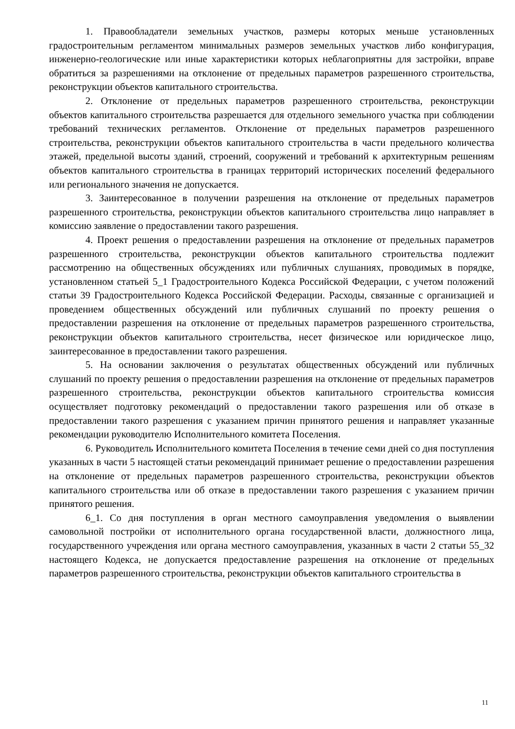1. Правообладатели земельных участков, размеры которых меньше установленных градостроительным регламентом минимальных размеров земельных участков либо конфигурация, инженерно-геологические или иные характеристики которых неблагоприятны для застройки, вправе обратиться за разрешениями на отклонение от предельных параметров разрешенного строительства, реконструкции объектов капитального строительства.
2. Отклонение от предельных параметров разрешенного строительства, реконструкции объектов капитального строительства разрешается для отдельного земельного участка при соблюдении требований технических регламентов. Отклонение от предельных параметров разрешенного строительства, реконструкции объектов капитального строительства в части предельного количества этажей, предельной высоты зданий, строений, сооружений и требований к архитектурным решениям объектов капитального строительства в границах территорий исторических поселений федерального или регионального значения не допускается.
3. Заинтересованное в получении разрешения на отклонение от предельных параметров разрешенного строительства, реконструкции объектов капитального строительства лицо направляет в комиссию заявление о предоставлении такого разрешения.
4. Проект решения о предоставлении разрешения на отклонение от предельных параметров разрешенного строительства, реконструкции объектов капитального строительства подлежит рассмотрению на общественных обсуждениях или публичных слушаниях, проводимых в порядке, установленном статьей 5_1 Градостроительного Кодекса Российской Федерации, с учетом положений статьи 39 Градостроительного Кодекса Российской Федерации. Расходы, связанные с организацией и проведением общественных обсуждений или публичных слушаний по проекту решения о предоставлении разрешения на отклонение от предельных параметров разрешенного строительства, реконструкции объектов капитального строительства, несет физическое или юридическое лицо, заинтересованное в предоставлении такого разрешения.
5. На основании заключения о результатах общественных обсуждений или публичных слушаний по проекту решения о предоставлении разрешения на отклонение от предельных параметров разрешенного строительства, реконструкции объектов капитального строительства комиссия осуществляет подготовку рекомендаций о предоставлении такого разрешения или об отказе в предоставлении такого разрешения с указанием причин принятого решения и направляет указанные рекомендации руководителю Исполнительного комитета Поселения.
6. Руководитель Исполнительного комитета Поселения в течение семи дней со дня поступления указанных в части 5 настоящей статьи рекомендаций принимает решение о предоставлении разрешения на отклонение от предельных параметров разрешенного строительства, реконструкции объектов капитального строительства или об отказе в предоставлении такого разрешения с указанием причин принятого решения.
6_1. Со дня поступления в орган местного самоуправления уведомления о выявлении самовольной постройки от исполнительного органа государственной власти, должностного лица, государственного учреждения или органа местного самоуправления, указанных в части 2 статьи 55_32 настоящего Кодекса, не допускается предоставление разрешения на отклонение от предельных параметров разрешенного строительства, реконструкции объектов капитального строительства в
11